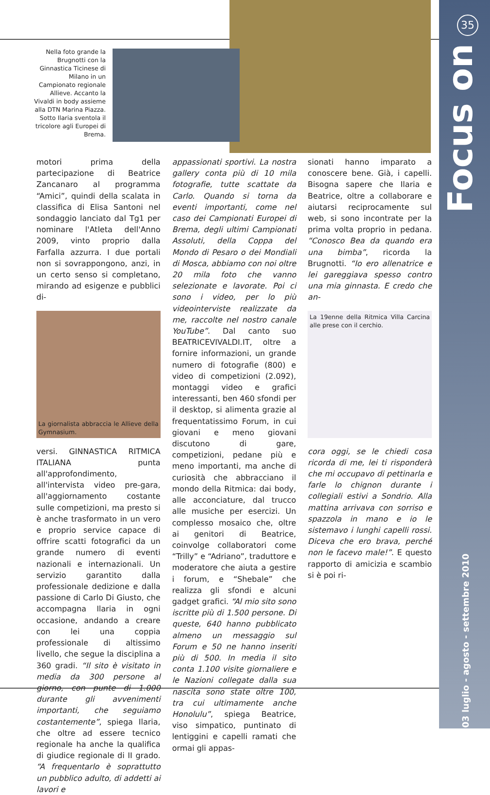35
Focus on
03 luglio - agosto - settembre 2010
Nella foto grande la Brugnotti con la Ginnastica Ticinese di Milano in un Campionato regionale Allieve. Accanto la Vivaldi in body assieme alla DTN Marina Piazza. Sotto Ilaria sventola il tricolore agli Europei di Brema.
motori prima della partecipazione di Beatrice Zancanaro al programma “Amici”, quindi della scalata in classifica di Elisa Santoni nel sondaggio lanciato dal Tg1 per nominare l'Atleta dell'Anno 2009, vinto proprio dalla Farfalla azzurra. I due portali non si sovrappongono, anzi, in un certo senso si completano, mirando ad esigenze e pubblici di-
La giornalista abbraccia le Allieve della Gymnasium.
versi. GINNASTICA RITMICA ITALIANA punta all'approfondimento, all'intervista video pre-gara, all'aggiornamento costante sulle competizioni, ma presto si è anche trasformato in un vero e proprio service capace di offrire scatti fotografici da un grande numero di eventi nazionali e internazionali. Un servizio garantito dalla professionale dedizione e dalla passione di Carlo Di Giusto, che accompagna Ilaria in ogni occasione, andando a creare con lei una coppia professionale di altissimo livello, che segue la disciplina a 360 gradi. “Il sito è visitato in media da 300 persone al giorno, con punte di 1.000 durante gli avvenimenti importanti, che seguiamo costantemente”, spiega Ilaria, che oltre ad essere tecnico regionale ha anche la qualifica di giudice regionale di II grado. “A frequentarlo è soprattutto un pubblico adulto, di addetti ai lavori e
appassionati sportivi. La nostra gallery conta più di 10 mila fotografie, tutte scattate da Carlo. Quando si torna da eventi importanti, come nel caso dei Campionati Europei di Brema, degli ultimi Campionati Assoluti, della Coppa del Mondo di Pesaro o dei Mondiali di Mosca, abbiamo con noi oltre 20 mila foto che vanno selezionate e lavorate. Poi ci sono i video, per lo più videointerviste realizzate da me, raccolte nel nostro canale YouTube”. Dal canto suo BEATRICEVIVALDI.IT, oltre a fornire informazioni, un grande numero di fotografie (800) e video di competizioni (2.092), montaggi video e grafici interessanti, ben 460 sfondi per il desktop, si alimenta grazie al frequentatissimo Forum, in cui giovani e meno giovani discutono di gare, competizioni, pedane più e meno importanti, ma anche di curiosità che abbracciano il mondo della Ritmica: dai body, alle acconciature, dal trucco alle musiche per esercizi. Un complesso mosaico che, oltre ai genitori di Beatrice, coinvolge collaboratori come “Trilly” e “Adriano”, traduttore e moderatore che aiuta a gestire i forum, e “Shebale” che realizza gli sfondi e alcuni gadget grafici. “Al mio sito sono iscritte più di 1.500 persone. Di queste, 640 hanno pubblicato almeno un messaggio sul Forum e 50 ne hanno inseriti più di 500. In media il sito conta 1.100 visite giornaliere e le Nazioni collegate dalla sua nascita sono state oltre 100, tra cui ultimamente anche Honolulu”, spiega Beatrice, viso simpatico, puntinato di lentiggini e capelli ramati che ormai gli appas-
sionati hanno imparato a conoscere bene. Già, i capelli. Bisogna sapere che Ilaria e Beatrice, oltre a collaborare e aiutarsi reciprocamente sul web, si sono incontrate per la prima volta proprio in pedana. “Conosco Bea da quando era una bimba”, ricorda la Brugnotti. “Io ero allenatrice e lei gareggiava spesso contro una mia ginnasta. E credo che an-
La 19enne della Ritmica Villa Carcina alle prese con il cerchio.
cora oggi, se le chiedi cosa ricorda di me, lei ti risponderà che mi occupavo di pettinarla e farle lo chignon durante i collegiali estivi a Sondrio. Alla mattina arrivava con sorriso e spazzola in mano e io le sistemavo i lunghi capelli rossi. Diceva che ero brava, perché non le facevo male!”. E questo rapporto di amicizia e scambio si è poi ri-